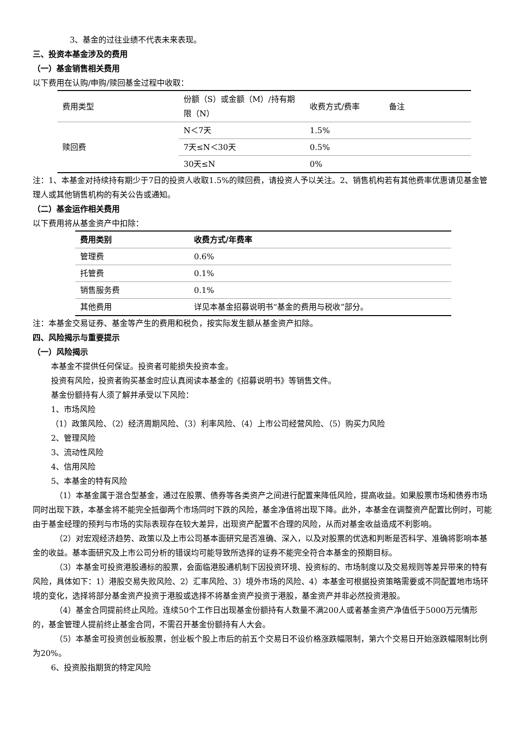3、基金的过往业绩不代表未来表现。
三、投资本基金涉及的费用
（一）基金销售相关费用
以下费用在认购/申购/赎回基金过程中收取：
| 费用类型 | 份额（S）或金额（M）/持有期限（N） | 收费方式/费率 | 备注 |
| 赎回费 | N＜7天 | 1.5% | |
| | 7天≤N＜30天 | 0.5% | |
| | 30天≤N | 0% | |
注：1、本基金对持续持有期少于7日的投资人收取1.5%的赎回费，请投资人予以关注。2、销售机构若有其他费率优惠请见基金管理人或其他销售机构的有关公告或通知。
（二）基金运作相关费用
以下费用将从基金资产中扣除：
| 费用类别 | 收费方式/年费率 |
| --- | --- |
| 管理费 | 0.6% |
| 托管费 | 0.1% |
| 销售服务费 | 0.1% |
| 其他费用 | 详见本基金招募说明书“基金的费用与税收”部分。 |
注：本基金交易证券、基金等产生的费用和税负，按实际发生额从基金资产扣除。
四、风险揭示与重要提示
（一）风险揭示
本基金不提供任何保证。投资者可能损失投资本金。
投资有风险，投资者购买基金时应认真阅读本基金的《招募说明书》等销售文件。
基金份额持有人须了解并承受以下风险：
1、市场风险
（1）政策风险、（2）经济周期风险、（3）利率风险、（4）上市公司经营风险、（5）购买力风险
2、管理风险
3、流动性风险
4、信用风险
5、本基金的特有风险
（1）本基金属于混合型基金，通过在股票、债券等各类资产之间进行配置来降低风险，提高收益。如果股票市场和债券市场同时出现下跌，本基金将不能完全抵御两个市场同时下跌的风险，基金净值将出现下降。此外，本基金在调整资产配置比例时，可能由于基金经理的预判与市场的实际表现存在较大差异，出现资产配置不合理的风险，从而对基金收益造成不利影响。
（2）对宏观经济趋势、政策以及上市公司基本面研究是否准确、深入，以及对股票的优选和判断是否科学、准确将影响本基金的收益。基本面研究及上市公司分析的错误均可能导致所选择的证券不能完全符合本基金的预期目标。
（3）本基金可投资港股通标的股票，会面临港股通机制下因投资环境、投资标的、市场制度以及交易规则等差异带来的特有风险，具体如下：1）港股交易失败风险、2）汇率风险、3）境外市场的风险、4）本基金可根据投资策略需要或不同配置地市场环境的变化，选择将部分基金资产投资于港股或选择不将基金资产投资于港股，基金资产并非必然投资港股。
（4）基金合同提前终止风险。连续50个工作日出现基金份额持有人数量不满200人或者基金资产净值低于5000万元情形的，基金管理人提前终止基金合同，不需召开基金份额持有人大会。
（5）本基金可投资创业板股票，创业板个股上市后的前五个交易日不设价格涨跌幅限制，第六个交易日开始涨跌幅限制比例为20%。
6、投资股指期货的特定风险